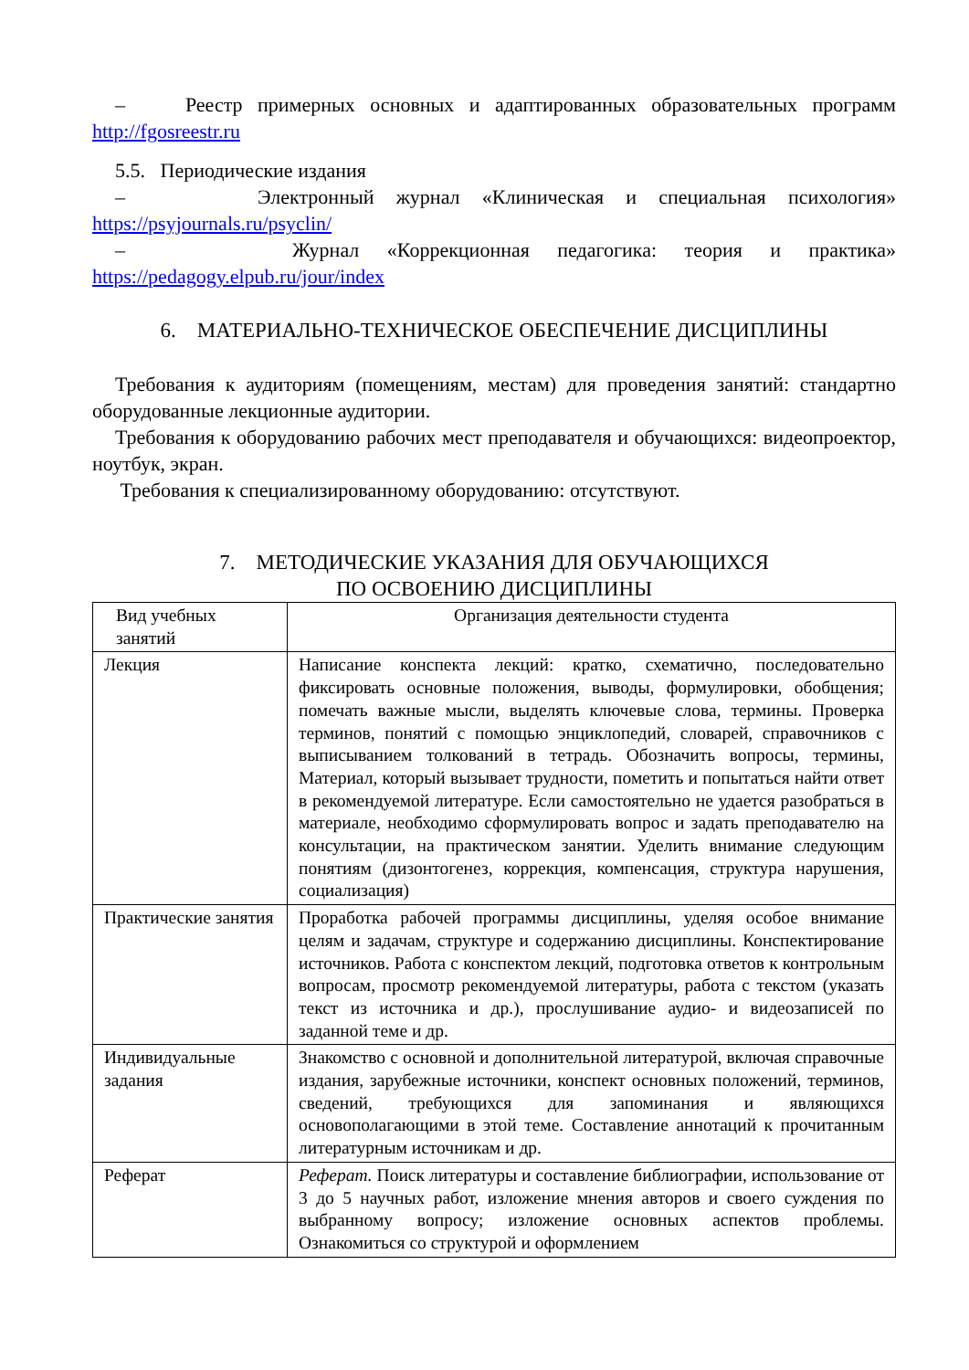– Реестр примерных основных и адаптированных образовательных программ http://fgosreestr.ru
5.5. Периодические издания
– Электронный журнал «Клиническая и специальная психология» https://psyjournals.ru/psyclin/
– Журнал «Коррекционная педагогика: теория и практика» https://pedagogy.elpub.ru/jour/index
6. МАТЕРИАЛЬНО-ТЕХНИЧЕСКОЕ ОБЕСПЕЧЕНИЕ ДИСЦИПЛИНЫ
Требования к аудиториям (помещениям, местам) для проведения занятий: стандартно оборудованные лекционные аудитории.
Требования к оборудованию рабочих мест преподавателя и обучающихся: видеопроектор, ноутбук, экран.
Требования к специализированному оборудованию: отсутствуют.
7. МЕТОДИЧЕСКИЕ УКАЗАНИЯ ДЛЯ ОБУЧАЮЩИХСЯ
ПО ОСВОЕНИЮ ДИСЦИПЛИНЫ
| Вид учебных занятий | Организация деятельности студента |
| Лекция | Написание конспекта лекций: кратко, схематично, последовательно фиксировать основные положения, выводы, формулировки, обобщения; помечать важные мысли, выделять ключевые слова, термины. Проверка терминов, понятий с помощью энциклопедий, словарей, справочников с выписыванием толкований в тетрадь. Обозначить вопросы, термины, Материал, который вызывает трудности, пометить и попытаться найти ответ в рекомендуемой литературе. Если самостоятельно не удается разобраться в материале, необходимо сформулировать вопрос и задать преподавателю на консультации, на практическом занятии. Уделить внимание следующим понятиям (дизонтогенез, коррекция, компенсация, структура нарушения, социализация) |
| Практические занятия | Проработка рабочей программы дисциплины, уделяя особое внимание целям и задачам, структуре и содержанию дисциплины. Конспектирование источников. Работа с конспектом лекций, подготовка ответов к контрольным вопросам, просмотр рекомендуемой литературы, работа с текстом (указать текст из источника и др.), прослушивание аудио- и видеозаписей по заданной теме и др. |
| Индивидуальные задания | Знакомство с основной и дополнительной литературой, включая справочные издания, зарубежные источники, конспект основных положений, терминов, сведений, требующихся для запоминания и являющихся основополагающими в этой теме. Составление аннотаций к прочитанным литературным источникам и др. |
| Реферат | Реферат. Поиск литературы и составление библиографии, использование от 3 до 5 научных работ, изложение мнения авторов и своего суждения по выбранному вопросу; изложение основных аспектов проблемы. Ознакомиться со структурой и оформлением |